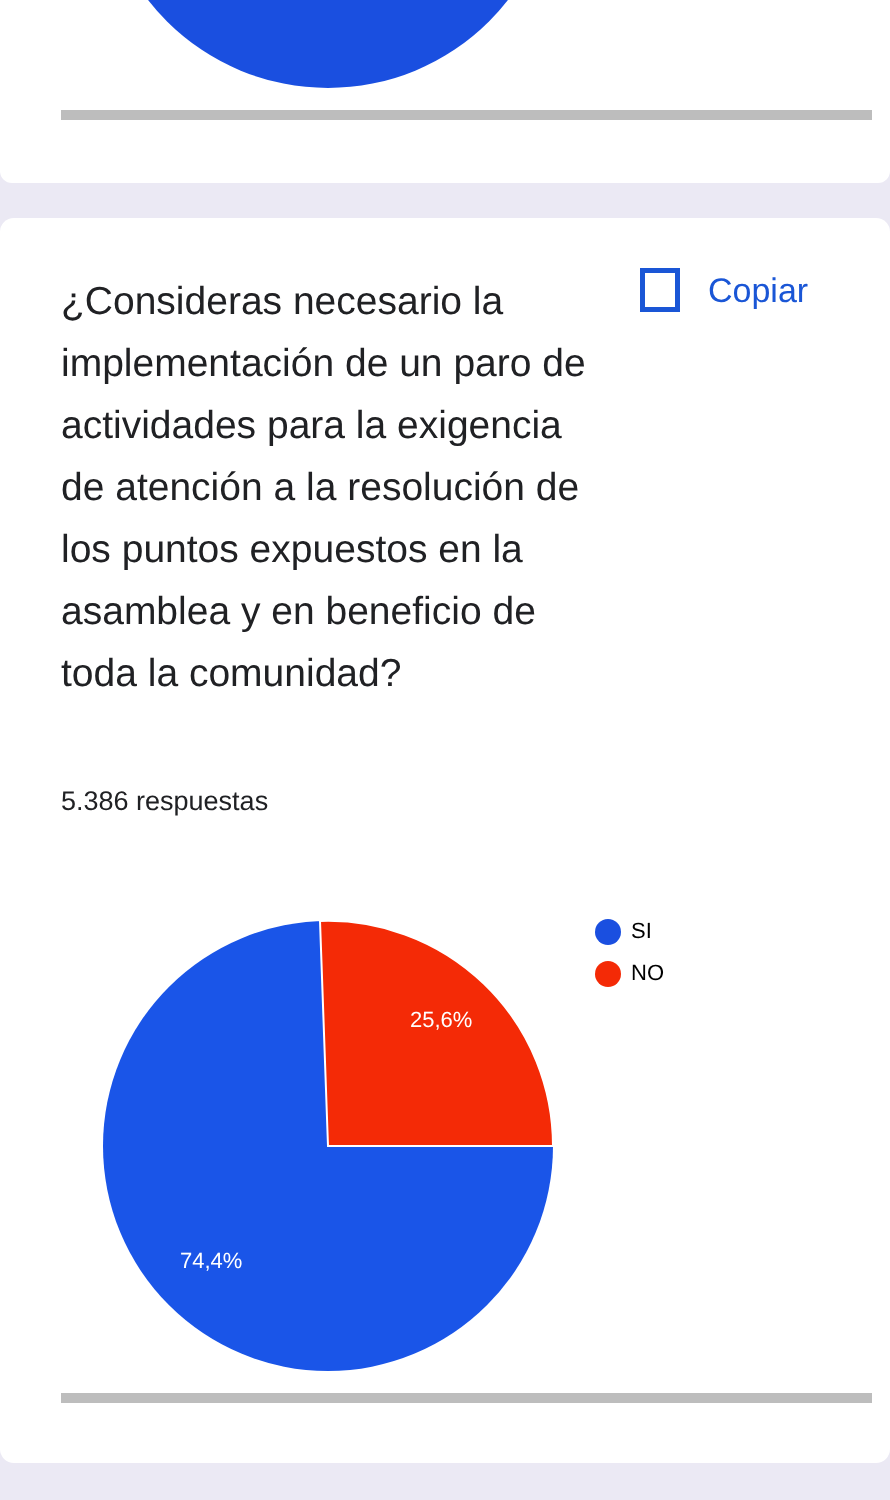¿Consideras necesario la implementación de un paro de actividades para la exigencia de atención a la resolución de los puntos expuestos en la asamblea y en beneficio de toda la comunidad?
Copiar
5.386 respuestas
25,6%
74,4%
SI
NO